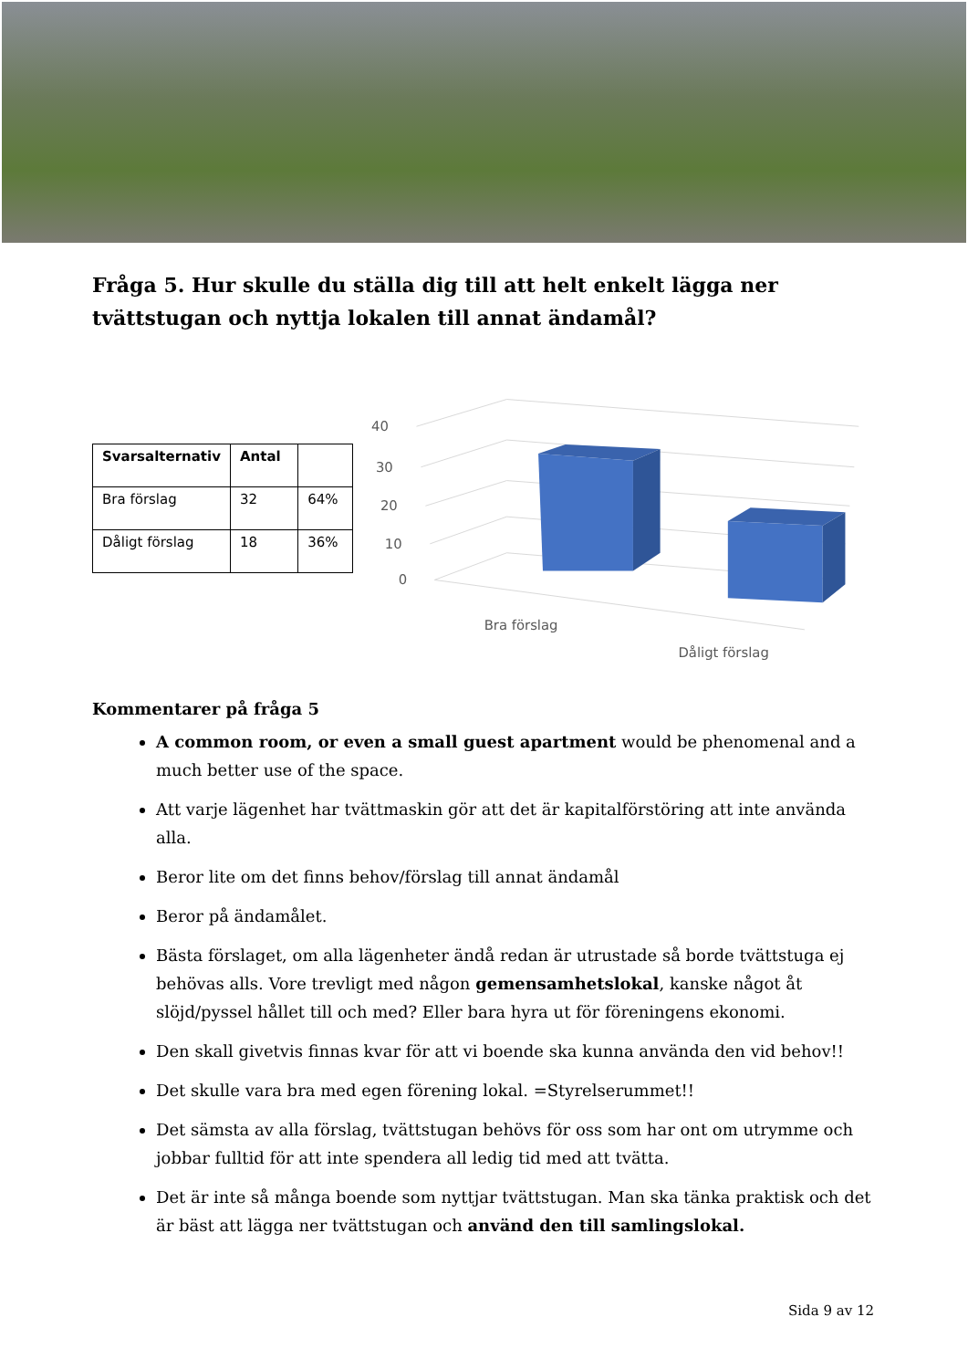Fråga 5. Hur skulle du ställa dig till att helt enkelt lägga ner tvättstugan och nyttja lokalen till annat ändamål?
| Svarsalternativ | Antal | |
| --- | --- | --- |
| Bra förslag | 32 | 64% |
| Dåligt förslag | 18 | 36% |
40
30
20
10
0
Bra förslag
Dåligt förslag
Kommentarer på fråga 5
A common room, or even a small guest apartment would be phenomenal and a much better use of the space.
Att varje lägenhet har tvättmaskin gör att det är kapitalförstöring att inte använda alla.
Beror lite om det finns behov/förslag till annat ändamål
Beror på ändamålet.
Bästa förslaget, om alla lägenheter ändå redan är utrustade så borde tvättstuga ej behövas alls. Vore trevligt med någon gemensamhetslokal, kanske något åt slöjd/pyssel hållet till och med? Eller bara hyra ut för föreningens ekonomi.
Den skall givetvis finnas kvar för att vi boende ska kunna använda den vid behov!!
Det skulle vara bra med egen förening lokal. =Styrelserummet!!
Det sämsta av alla förslag, tvättstugan behövs för oss som har ont om utrymme och jobbar fulltid för att inte spendera all ledig tid med att tvätta.
Det är inte så många boende som nyttjar tvättstugan. Man ska tänka praktisk och det är bäst att lägga ner tvättstugan och använd den till samlingslokal.
Sida 9 av 12